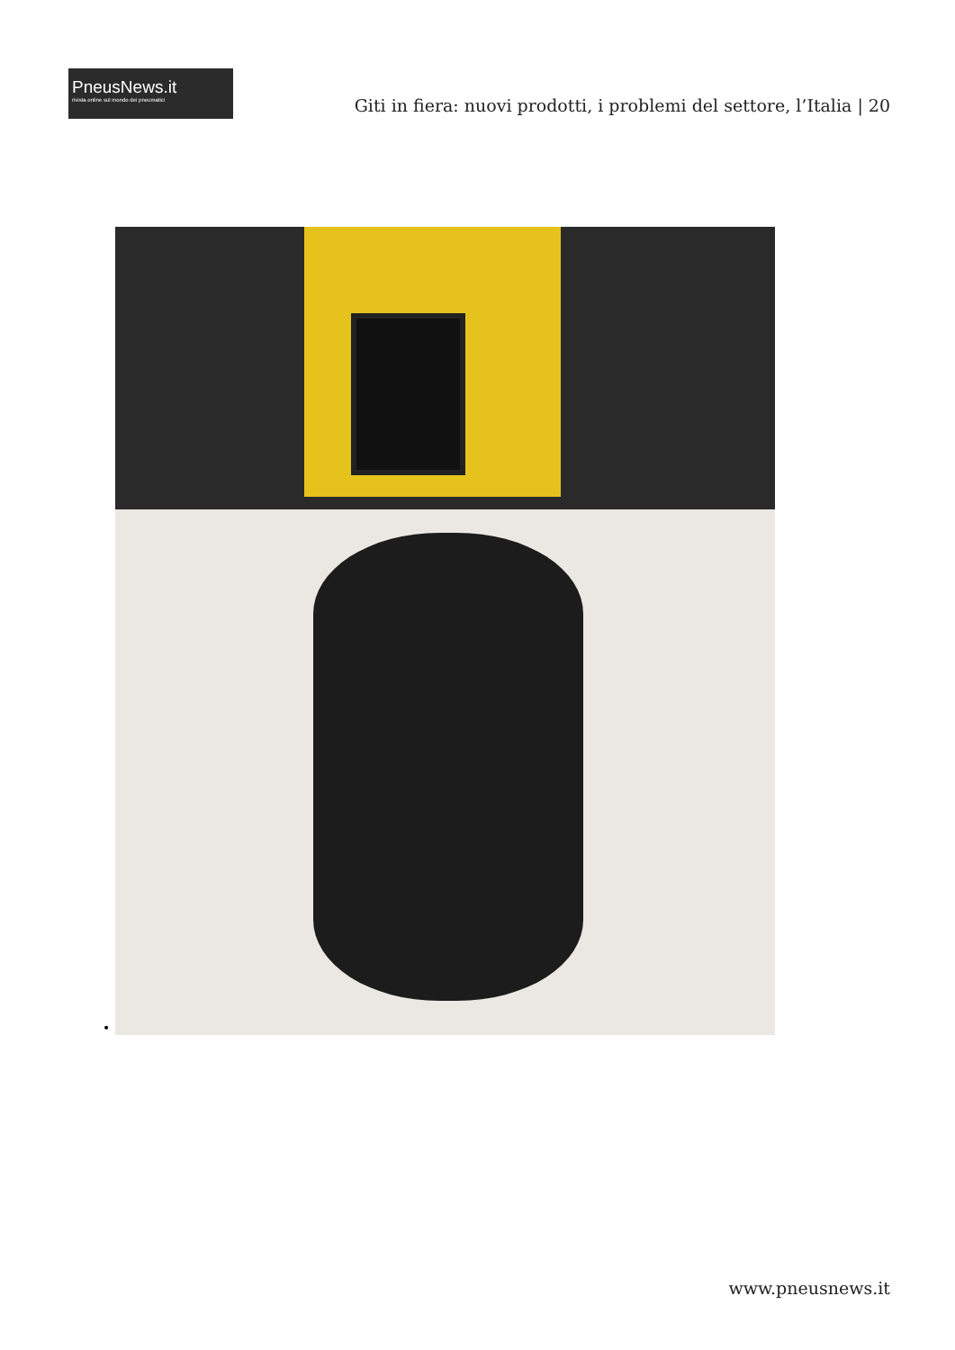PneusNews.it
rivista online sul mondo dei pneumatici
Giti in fiera: nuovi prodotti, i problemi del settore, l’Italia | 20
•
www.pneusnews.it